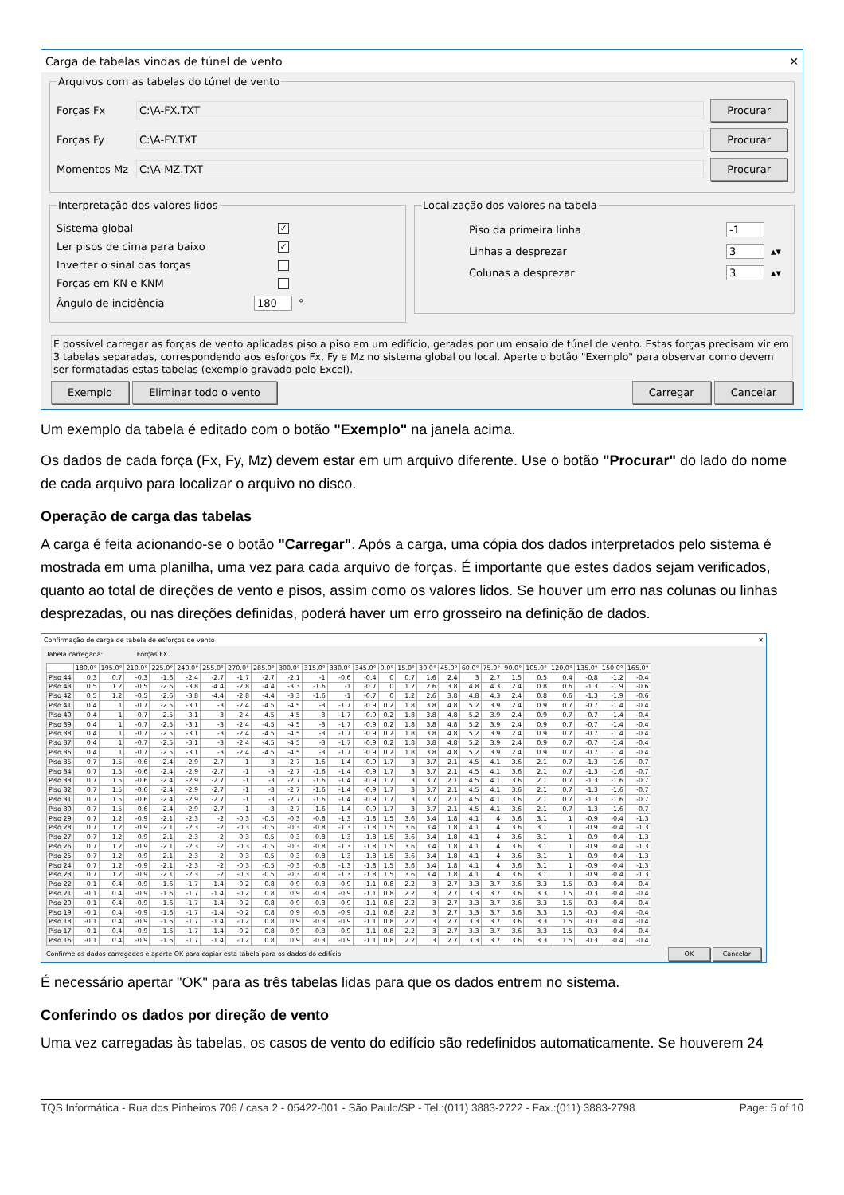Carga de tabelas vindas de túnel de vento ✕
Arquivos com as tabelas do túnel de vento
Forças Fx C:\A-FX.TXT Procurar
Forças Fy C:\A-FY.TXT Procurar
Momentos Mz C:\A-MZ.TXT Procurar
Interpretação dos valores lidos
Sistema global ✓
Ler pisos de cima para baixo ✓
Inverter o sinal das forças
Forças em KN e KNM
Ângulo de incidência 180 °
Localização dos valores na tabela
Piso da primeira linha -1
Linhas a desprezar 3 ▴▾
Colunas a desprezar 3 ▴▾
É possível carregar as forças de vento aplicadas piso a piso em um edifício, geradas por um ensaio de túnel de vento. Estas forças precisam vir em 3 tabelas separadas, correspondendo aos esforços Fx, Fy e Mz no sistema global ou local. Aperte o botão "Exemplo" para observar como devem ser formatadas estas tabelas (exemplo gravado pelo Excel).
Exemplo Eliminar todo o vento Carregar Cancelar
Um exemplo da tabela é editado com o botão "Exemplo" na janela acima.
Os dados de cada força (Fx, Fy, Mz) devem estar em um arquivo diferente. Use o botão "Procurar" do lado do nome de cada arquivo para localizar o arquivo no disco.
Operação de carga das tabelas
A carga é feita acionando-se o botão "Carregar". Após a carga, uma cópia dos dados interpretados pelo sistema é mostrada em uma planilha, uma vez para cada arquivo de forças. É importante que estes dados sejam verificados, quanto ao total de direções de vento e pisos, assim como os valores lidos. Se houver um erro nas colunas ou linhas desprezadas, ou nas direções definidas, poderá haver um erro grosseiro na definição de dados.
Confirmação de carga de tabela de esforços de vento ✕
Tabela carregada: Forças FX
| | 180.0° | 195.0° | 210.0° | 225.0° | 240.0° | 255.0° | 270.0° | 285.0° | 300.0° | 315.0° | 330.0° | 345.0° | 0.0° | 15.0° | 30.0° | 45.0° | 60.0° | 75.0° | 90.0° | 105.0° | 120.0° | 135.0° | 150.0° | 165.0° |
| --- | --- | --- | --- | --- | --- | --- | --- | --- | --- | --- | --- | --- | --- | --- | --- | --- | --- | --- | --- | --- | --- | --- | --- | --- |
| Piso 44 | 0.3 | 0.7 | -0.3 | -1.6 | -2.4 | -2.7 | -1.7 | -2.7 | -2.1 | -1 | -0.6 | -0.4 | 0 | 0.7 | 1.6 | 2.4 | 3 | 2.7 | 1.5 | 0.5 | 0.4 | -0.8 | -1.2 | -0.4 |
| Piso 43 | 0.5 | 1.2 | -0.5 | -2.6 | -3.8 | -4.4 | -2.8 | -4.4 | -3.3 | -1.6 | -1 | -0.7 | 0 | 1.2 | 2.6 | 3.8 | 4.8 | 4.3 | 2.4 | 0.8 | 0.6 | -1.3 | -1.9 | -0.6 |
| Piso 42 | 0.5 | 1.2 | -0.5 | -2.6 | -3.8 | -4.4 | -2.8 | -4.4 | -3.3 | -1.6 | -1 | -0.7 | 0 | 1.2 | 2.6 | 3.8 | 4.8 | 4.3 | 2.4 | 0.8 | 0.6 | -1.3 | -1.9 | -0.6 |
| Piso 41 | 0.4 | 1 | -0.7 | -2.5 | -3.1 | -3 | -2.4 | -4.5 | -4.5 | -3 | -1.7 | -0.9 | 0.2 | 1.8 | 3.8 | 4.8 | 5.2 | 3.9 | 2.4 | 0.9 | 0.7 | -0.7 | -1.4 | -0.4 |
| Piso 40 | 0.4 | 1 | -0.7 | -2.5 | -3.1 | -3 | -2.4 | -4.5 | -4.5 | -3 | -1.7 | -0.9 | 0.2 | 1.8 | 3.8 | 4.8 | 5.2 | 3.9 | 2.4 | 0.9 | 0.7 | -0.7 | -1.4 | -0.4 |
| Piso 39 | 0.4 | 1 | -0.7 | -2.5 | -3.1 | -3 | -2.4 | -4.5 | -4.5 | -3 | -1.7 | -0.9 | 0.2 | 1.8 | 3.8 | 4.8 | 5.2 | 3.9 | 2.4 | 0.9 | 0.7 | -0.7 | -1.4 | -0.4 |
| Piso 38 | 0.4 | 1 | -0.7 | -2.5 | -3.1 | -3 | -2.4 | -4.5 | -4.5 | -3 | -1.7 | -0.9 | 0.2 | 1.8 | 3.8 | 4.8 | 5.2 | 3.9 | 2.4 | 0.9 | 0.7 | -0.7 | -1.4 | -0.4 |
| Piso 37 | 0.4 | 1 | -0.7 | -2.5 | -3.1 | -3 | -2.4 | -4.5 | -4.5 | -3 | -1.7 | -0.9 | 0.2 | 1.8 | 3.8 | 4.8 | 5.2 | 3.9 | 2.4 | 0.9 | 0.7 | -0.7 | -1.4 | -0.4 |
| Piso 36 | 0.4 | 1 | -0.7 | -2.5 | -3.1 | -3 | -2.4 | -4.5 | -4.5 | -3 | -1.7 | -0.9 | 0.2 | 1.8 | 3.8 | 4.8 | 5.2 | 3.9 | 2.4 | 0.9 | 0.7 | -0.7 | -1.4 | -0.4 |
| Piso 35 | 0.7 | 1.5 | -0.6 | -2.4 | -2.9 | -2.7 | -1 | -3 | -2.7 | -1.6 | -1.4 | -0.9 | 1.7 | 3 | 3.7 | 2.1 | 4.5 | 4.1 | 3.6 | 2.1 | 0.7 | -1.3 | -1.6 | -0.7 |
| Piso 34 | 0.7 | 1.5 | -0.6 | -2.4 | -2.9 | -2.7 | -1 | -3 | -2.7 | -1.6 | -1.4 | -0.9 | 1.7 | 3 | 3.7 | 2.1 | 4.5 | 4.1 | 3.6 | 2.1 | 0.7 | -1.3 | -1.6 | -0.7 |
| Piso 33 | 0.7 | 1.5 | -0.6 | -2.4 | -2.9 | -2.7 | -1 | -3 | -2.7 | -1.6 | -1.4 | -0.9 | 1.7 | 3 | 3.7 | 2.1 | 4.5 | 4.1 | 3.6 | 2.1 | 0.7 | -1.3 | -1.6 | -0.7 |
| Piso 32 | 0.7 | 1.5 | -0.6 | -2.4 | -2.9 | -2.7 | -1 | -3 | -2.7 | -1.6 | -1.4 | -0.9 | 1.7 | 3 | 3.7 | 2.1 | 4.5 | 4.1 | 3.6 | 2.1 | 0.7 | -1.3 | -1.6 | -0.7 |
| Piso 31 | 0.7 | 1.5 | -0.6 | -2.4 | -2.9 | -2.7 | -1 | -3 | -2.7 | -1.6 | -1.4 | -0.9 | 1.7 | 3 | 3.7 | 2.1 | 4.5 | 4.1 | 3.6 | 2.1 | 0.7 | -1.3 | -1.6 | -0.7 |
| Piso 30 | 0.7 | 1.5 | -0.6 | -2.4 | -2.9 | -2.7 | -1 | -3 | -2.7 | -1.6 | -1.4 | -0.9 | 1.7 | 3 | 3.7 | 2.1 | 4.5 | 4.1 | 3.6 | 2.1 | 0.7 | -1.3 | -1.6 | -0.7 |
| Piso 29 | 0.7 | 1.2 | -0.9 | -2.1 | -2.3 | -2 | -0.3 | -0.5 | -0.3 | -0.8 | -1.3 | -1.8 | 1.5 | 3.6 | 3.4 | 1.8 | 4.1 | 4 | 3.6 | 3.1 | 1 | -0.9 | -0.4 | -1.3 |
| Piso 28 | 0.7 | 1.2 | -0.9 | -2.1 | -2.3 | -2 | -0.3 | -0.5 | -0.3 | -0.8 | -1.3 | -1.8 | 1.5 | 3.6 | 3.4 | 1.8 | 4.1 | 4 | 3.6 | 3.1 | 1 | -0.9 | -0.4 | -1.3 |
| Piso 27 | 0.7 | 1.2 | -0.9 | -2.1 | -2.3 | -2 | -0.3 | -0.5 | -0.3 | -0.8 | -1.3 | -1.8 | 1.5 | 3.6 | 3.4 | 1.8 | 4.1 | 4 | 3.6 | 3.1 | 1 | -0.9 | -0.4 | -1.3 |
| Piso 26 | 0.7 | 1.2 | -0.9 | -2.1 | -2.3 | -2 | -0.3 | -0.5 | -0.3 | -0.8 | -1.3 | -1.8 | 1.5 | 3.6 | 3.4 | 1.8 | 4.1 | 4 | 3.6 | 3.1 | 1 | -0.9 | -0.4 | -1.3 |
| Piso 25 | 0.7 | 1.2 | -0.9 | -2.1 | -2.3 | -2 | -0.3 | -0.5 | -0.3 | -0.8 | -1.3 | -1.8 | 1.5 | 3.6 | 3.4 | 1.8 | 4.1 | 4 | 3.6 | 3.1 | 1 | -0.9 | -0.4 | -1.3 |
| Piso 24 | 0.7 | 1.2 | -0.9 | -2.1 | -2.3 | -2 | -0.3 | -0.5 | -0.3 | -0.8 | -1.3 | -1.8 | 1.5 | 3.6 | 3.4 | 1.8 | 4.1 | 4 | 3.6 | 3.1 | 1 | -0.9 | -0.4 | -1.3 |
| Piso 23 | 0.7 | 1.2 | -0.9 | -2.1 | -2.3 | -2 | -0.3 | -0.5 | -0.3 | -0.8 | -1.3 | -1.8 | 1.5 | 3.6 | 3.4 | 1.8 | 4.1 | 4 | 3.6 | 3.1 | 1 | -0.9 | -0.4 | -1.3 |
| Piso 22 | -0.1 | 0.4 | -0.9 | -1.6 | -1.7 | -1.4 | -0.2 | 0.8 | 0.9 | -0.3 | -0.9 | -1.1 | 0.8 | 2.2 | 3 | 2.7 | 3.3 | 3.7 | 3.6 | 3.3 | 1.5 | -0.3 | -0.4 | -0.4 |
| Piso 21 | -0.1 | 0.4 | -0.9 | -1.6 | -1.7 | -1.4 | -0.2 | 0.8 | 0.9 | -0.3 | -0.9 | -1.1 | 0.8 | 2.2 | 3 | 2.7 | 3.3 | 3.7 | 3.6 | 3.3 | 1.5 | -0.3 | -0.4 | -0.4 |
| Piso 20 | -0.1 | 0.4 | -0.9 | -1.6 | -1.7 | -1.4 | -0.2 | 0.8 | 0.9 | -0.3 | -0.9 | -1.1 | 0.8 | 2.2 | 3 | 2.7 | 3.3 | 3.7 | 3.6 | 3.3 | 1.5 | -0.3 | -0.4 | -0.4 |
| Piso 19 | -0.1 | 0.4 | -0.9 | -1.6 | -1.7 | -1.4 | -0.2 | 0.8 | 0.9 | -0.3 | -0.9 | -1.1 | 0.8 | 2.2 | 3 | 2.7 | 3.3 | 3.7 | 3.6 | 3.3 | 1.5 | -0.3 | -0.4 | -0.4 |
| Piso 18 | -0.1 | 0.4 | -0.9 | -1.6 | -1.7 | -1.4 | -0.2 | 0.8 | 0.9 | -0.3 | -0.9 | -1.1 | 0.8 | 2.2 | 3 | 2.7 | 3.3 | 3.7 | 3.6 | 3.3 | 1.5 | -0.3 | -0.4 | -0.4 |
| Piso 17 | -0.1 | 0.4 | -0.9 | -1.6 | -1.7 | -1.4 | -0.2 | 0.8 | 0.9 | -0.3 | -0.9 | -1.1 | 0.8 | 2.2 | 3 | 2.7 | 3.3 | 3.7 | 3.6 | 3.3 | 1.5 | -0.3 | -0.4 | -0.4 |
| Piso 16 | -0.1 | 0.4 | -0.9 | -1.6 | -1.7 | -1.4 | -0.2 | 0.8 | 0.9 | -0.3 | -0.9 | -1.1 | 0.8 | 2.2 | 3 | 2.7 | 3.3 | 3.7 | 3.6 | 3.3 | 1.5 | -0.3 | -0.4 | -0.4 |
Confirme os dados carregados e aperte OK para copiar esta tabela para os dados do edifício. OK Cancelar
É necessário apertar "OK" para as três tabelas lidas para que os dados entrem no sistema.
Conferindo os dados por direção de vento
Uma vez carregadas às tabelas, os casos de vento do edifício são redefinidos automaticamente. Se houverem 24
TQS Informática - Rua dos Pinheiros 706 / casa 2 - 05422-001 - São Paulo/SP - Tel.:(011) 3883-2722 - Fax.:(011) 3883-2798 Page: 5 of 10